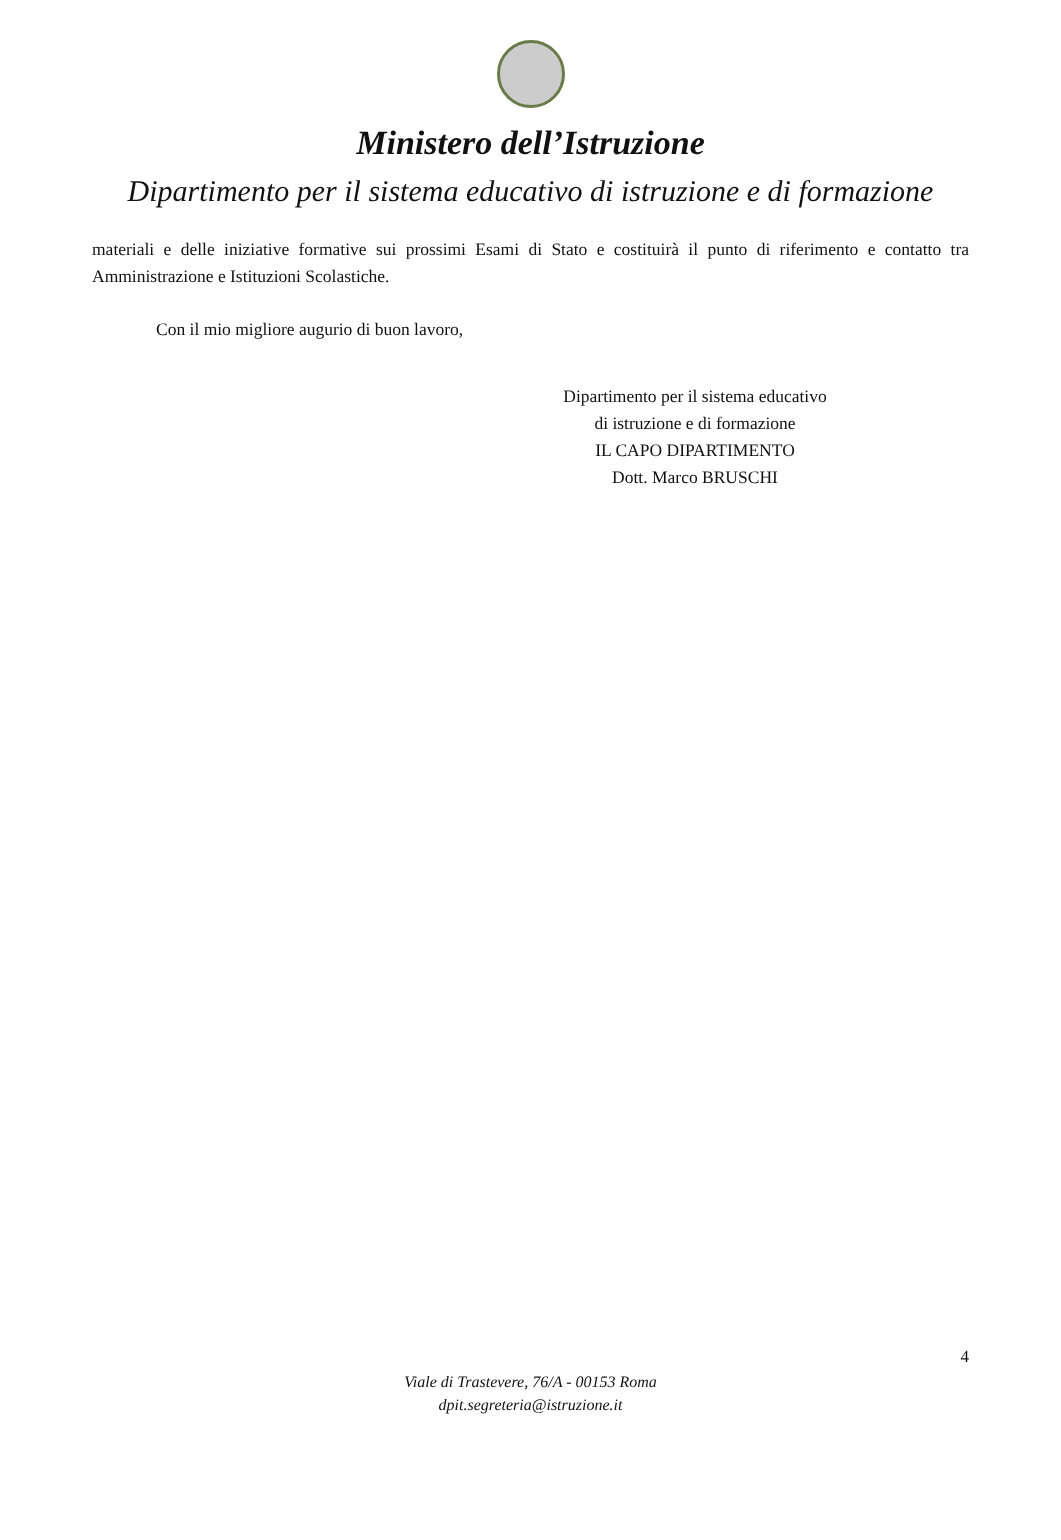Ministero dell’Istruzione
Dipartimento per il sistema educativo di istruzione e di formazione
materiali e delle iniziative formative sui prossimi Esami di Stato e costituirà il punto di riferimento e contatto tra Amministrazione e Istituzioni Scolastiche.
Con il mio migliore augurio di buon lavoro,
Dipartimento per il sistema educativo
di istruzione e di formazione
IL CAPO DIPARTIMENTO
Dott. Marco BRUSCHI
4
Viale di Trastevere, 76/A - 00153 Roma
dpit.segreteria@istruzione.it